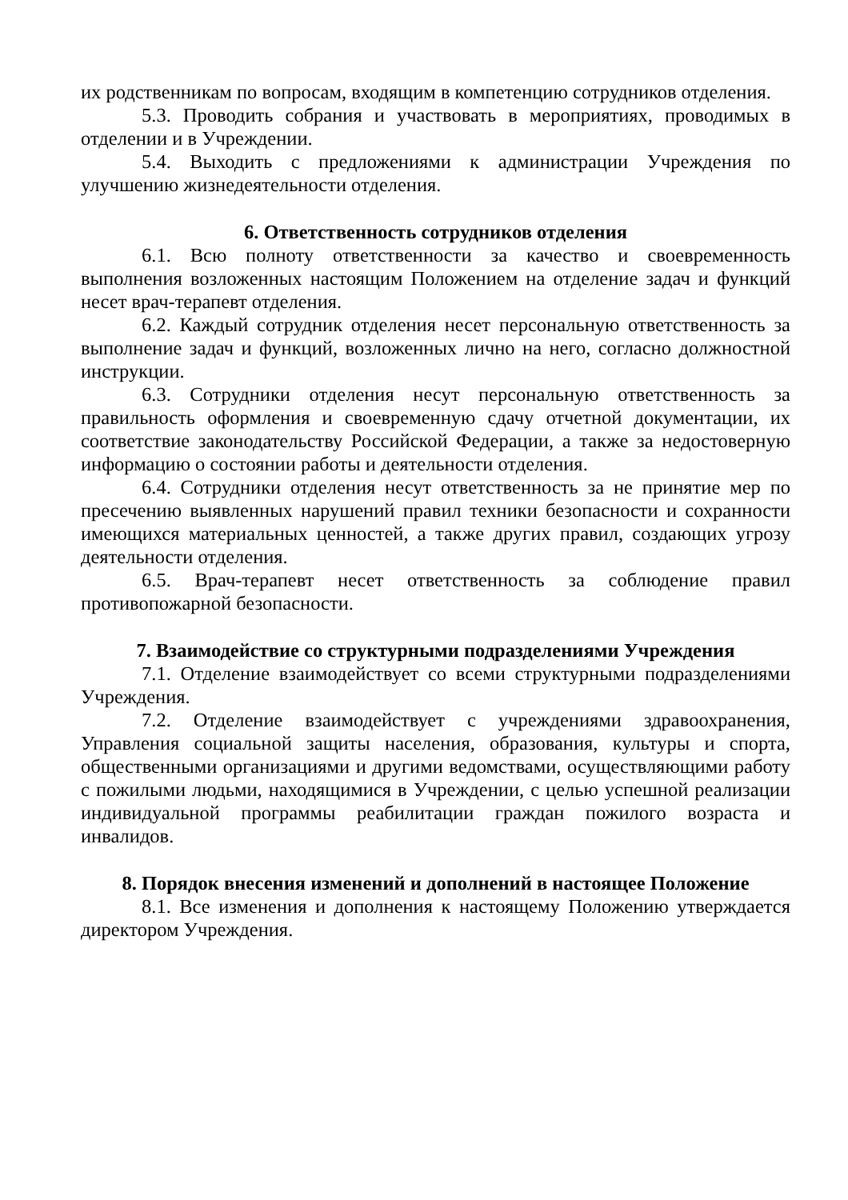их родственникам по вопросам, входящим в компетенцию сотрудников отделения.
5.3. Проводить собрания и участвовать в мероприятиях, проводимых в отделении и в Учреждении.
5.4. Выходить с предложениями к администрации Учреждения по улучшению жизнедеятельности отделения.
6. Ответственность сотрудников отделения
6.1. Всю полноту ответственности за качество и своевременность выполнения возложенных настоящим Положением на отделение задач и функций несет врач-терапевт отделения.
6.2. Каждый сотрудник отделения несет персональную ответственность за выполнение задач и функций, возложенных лично на него, согласно должностной инструкции.
6.3. Сотрудники отделения несут персональную ответственность за правильность оформления и своевременную сдачу отчетной документации, их соответствие законодательству Российской Федерации, а также за недостоверную информацию о состоянии работы и деятельности отделения.
6.4. Сотрудники отделения несут ответственность за не принятие мер по пресечению выявленных нарушений правил техники безопасности и сохранности имеющихся материальных ценностей, а также других правил, создающих угрозу деятельности отделения.
6.5. Врач-терапевт несет ответственность за соблюдение правил противопожарной безопасности.
7. Взаимодействие со структурными подразделениями Учреждения
7.1. Отделение взаимодействует со всеми структурными подразделениями Учреждения.
7.2. Отделение взаимодействует с учреждениями здравоохранения, Управления социальной защиты населения, образования, культуры и спорта, общественными организациями и другими ведомствами, осуществляющими работу с пожилыми людьми, находящимися в Учреждении, с целью успешной реализации индивидуальной программы реабилитации граждан пожилого возраста и инвалидов.
8. Порядок внесения изменений и дополнений в настоящее Положение
8.1. Все изменения и дополнения к настоящему Положению утверждается директором Учреждения.